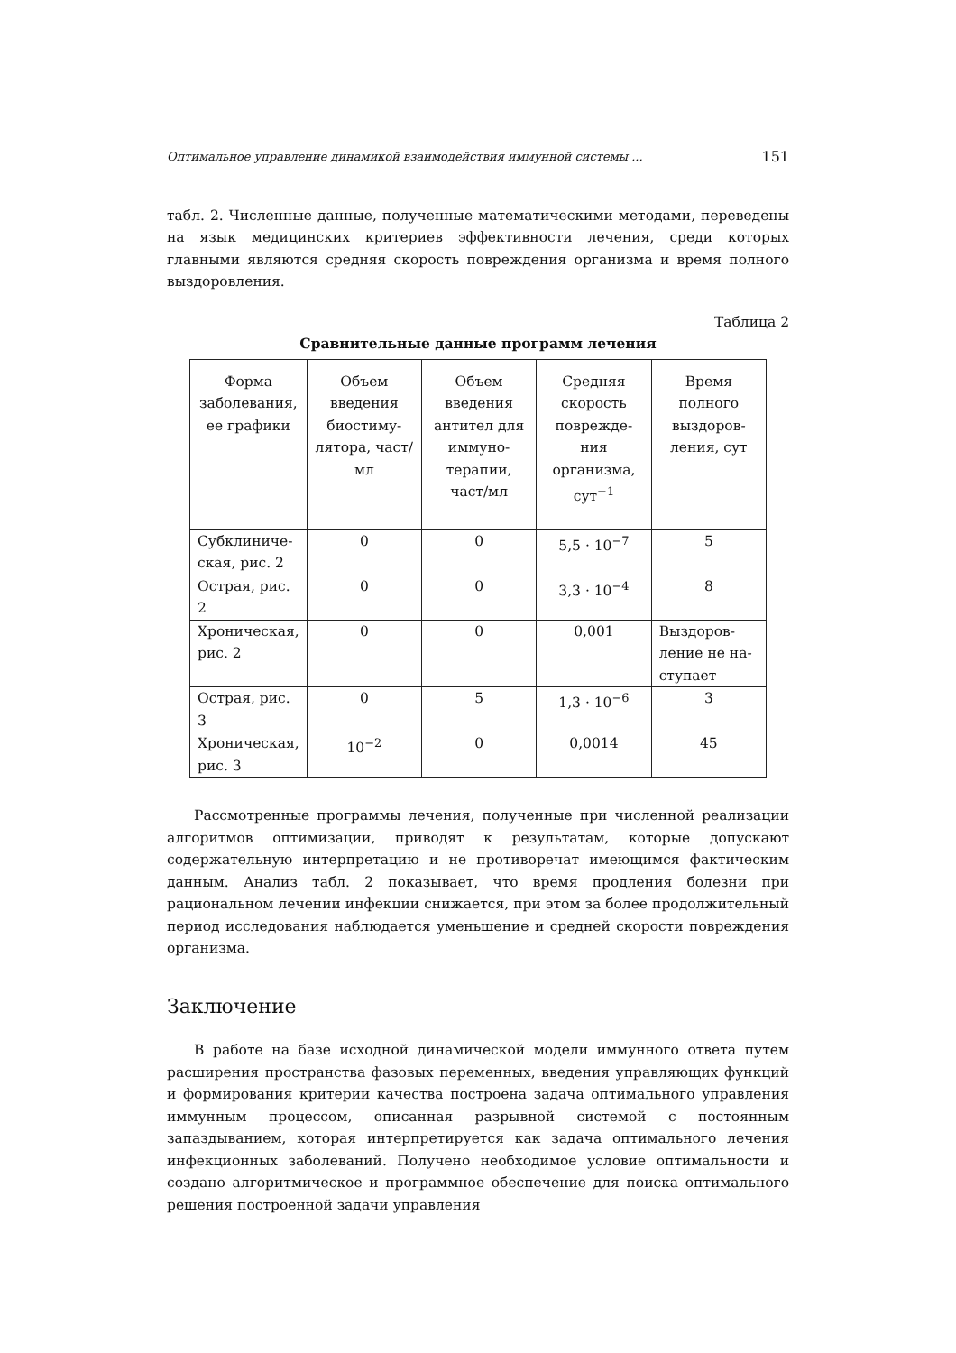Оптимальное управление динамикой взаимодействия иммунной системы ... 151
табл. 2. Численные данные, полученные математическими методами, переведены на язык медицинских критериев эффективности лечения, среди которых главными являются средняя скорость повреждения организма и время полного выздоровления.
Таблица 2
Сравнительные данные программ лечения
| Форма заболевания, ее графики | Объем введения биостиму-лятора, част/мл | Объем введения антител для иммуно-терапии, част/мл | Средняя скорость поврежде-ния организма, сут<sup>−1</sup> | Время полного выздоров-ления, сут |
| --- | --- | --- | --- | --- |
| Субклиниче-ская, рис. 2 | 0 | 0 | 5,5 · 10<sup>−7</sup> | 5 |
| Острая, рис. 2 | 0 | 0 | 3,3 · 10<sup>−4</sup> | 8 |
| Хроническая, рис. 2 | 0 | 0 | 0,001 | Выздоров-ление не на-ступает |
| Острая, рис. 3 | 0 | 5 | 1,3 · 10<sup>−6</sup> | 3 |
| Хроническая, рис. 3 | 10<sup>−2</sup> | 0 | 0,0014 | 45 |
Рассмотренные программы лечения, полученные при численной реализации алгоритмов оптимизации, приводят к результатам, которые допускают содержательную интерпретацию и не противоречат имеющимся фактическим данным. Анализ табл. 2 показывает, что время продления болезни при рациональном лечении инфекции снижается, при этом за более продолжительный период исследования наблюдается уменьшение и средней скорости повреждения организма.
Заключение
В работе на базе исходной динамической модели иммунного ответа путем расширения пространства фазовых переменных, введения управляющих функций и формирования критерии качества построена задача оптимального управления иммунным процессом, описанная разрывной системой с постоянным запаздыванием, которая интерпретируется как задача оптимального лечения инфекционных заболеваний. Получено необходимое условие оптимальности и создано алгоритмическое и программное обеспечение для поиска оптимального решения построенной задачи управления